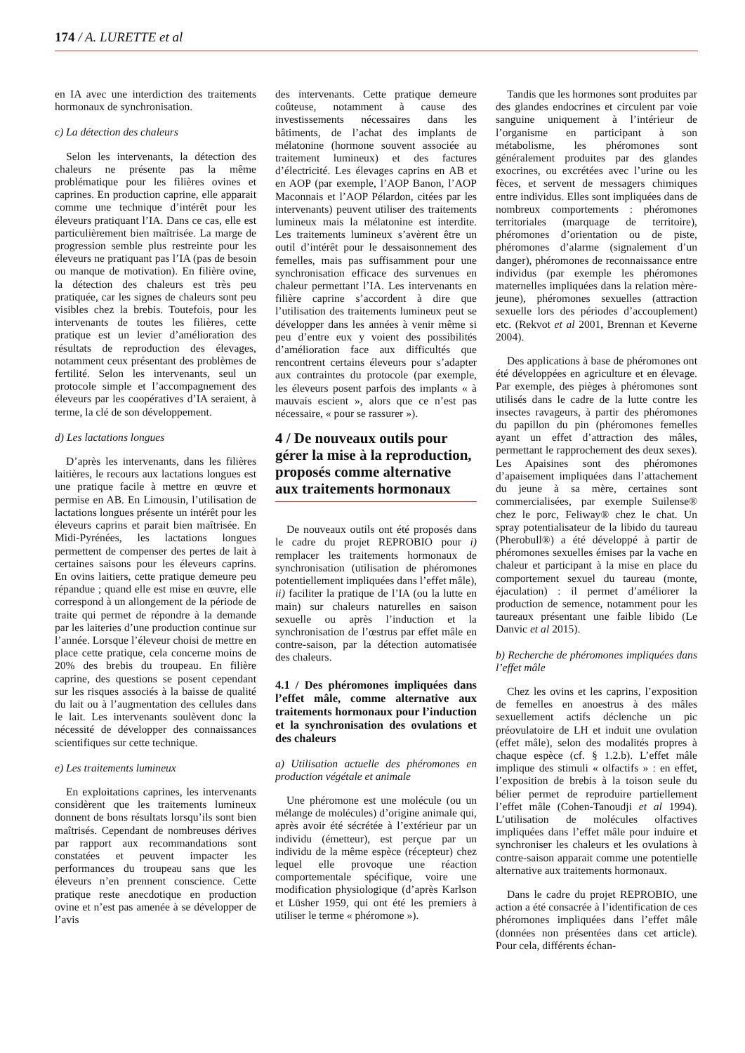174 / A. LURETTE et al
en IA avec une interdiction des traitements hormonaux de synchronisation.
c) La détection des chaleurs
Selon les intervenants, la détection des chaleurs ne présente pas la même problématique pour les filières ovines et caprines. En production caprine, elle apparait comme une technique d’intérêt pour les éleveurs pratiquant l’IA. Dans ce cas, elle est particulièrement bien maîtrisée. La marge de progression semble plus restreinte pour les éleveurs ne pratiquant pas l’IA (pas de besoin ou manque de motivation). En filière ovine, la détection des chaleurs est très peu pratiquée, car les signes de chaleurs sont peu visibles chez la brebis. Toutefois, pour les intervenants de toutes les filières, cette pratique est un levier d’amélioration des résultats de reproduction des élevages, notamment ceux présentant des problèmes de fertilité. Selon les intervenants, seul un protocole simple et l’accompagnement des éleveurs par les coopératives d’IA seraient, à terme, la clé de son développement.
d) Les lactations longues
D’après les intervenants, dans les filières laitières, le recours aux lactations longues est une pratique facile à mettre en œuvre et permise en AB. En Limousin, l’utilisation de lactations longues présente un intérêt pour les éleveurs caprins et parait bien maîtrisée. En Midi-Pyrénées, les lactations longues permettent de compenser des pertes de lait à certaines saisons pour les éleveurs caprins. En ovins laitiers, cette pratique demeure peu répandue ; quand elle est mise en œuvre, elle correspond à un allongement de la période de traite qui permet de répondre à la demande par les laiteries d’une production continue sur l’année. Lorsque l’éleveur choisi de mettre en place cette pratique, cela concerne moins de 20% des brebis du troupeau. En filière caprine, des questions se posent cependant sur les risques associés à la baisse de qualité du lait ou à l’augmentation des cellules dans le lait. Les intervenants soulèvent donc la nécessité de développer des connaissances scientifiques sur cette technique.
e) Les traitements lumineux
En exploitations caprines, les intervenants considèrent que les traitements lumineux donnent de bons résultats lorsqu’ils sont bien maîtrisés. Cependant de nombreuses dérives par rapport aux recommandations sont constatées et peuvent impacter les performances du troupeau sans que les éleveurs n’en prennent conscience. Cette pratique reste anecdotique en production ovine et n’est pas amenée à se développer de l’avis
des intervenants. Cette pratique demeure coûteuse, notamment à cause des investissements nécessaires dans les bâtiments, de l’achat des implants de mélatonine (hormone souvent associée au traitement lumineux) et des factures d’électricité. Les élevages caprins en AB et en AOP (par exemple, l’AOP Banon, l’AOP Maconnais et l’AOP Pélardon, citées par les intervenants) peuvent utiliser des traitements lumineux mais la mélatonine est interdite. Les traitements lumineux s’avèrent être un outil d’intérêt pour le dessaisonnement des femelles, mais pas suffisamment pour une synchronisation efficace des survenues en chaleur permettant l’IA. Les intervenants en filière caprine s’accordent à dire que l’utilisation des traitements lumineux peut se développer dans les années à venir même si peu d’entre eux y voient des possibilités d’amélioration face aux difficultés que rencontrent certains éleveurs pour s’adapter aux contraintes du protocole (par exemple, les éleveurs posent parfois des implants « à mauvais escient », alors que ce n’est pas nécessaire, « pour se rassurer »).
4 / De nouveaux outils pour gérer la mise à la reproduction, proposés comme alternative aux traitements hormonaux
De nouveaux outils ont été proposés dans le cadre du projet REPROBIO pour i) remplacer les traitements hormonaux de synchronisation (utilisation de phéromones potentiellement impliquées dans l’effet mâle), ii) faciliter la pratique de l’IA (ou la lutte en main) sur chaleurs naturelles en saison sexuelle ou après l’induction et la synchronisation de l’œstrus par effet mâle en contre-saison, par la détection automatisée des chaleurs.
4.1 / Des phéromones impliquées dans l’effet mâle, comme alternative aux traitements hormonaux pour l’induction et la synchronisation des ovulations et des chaleurs
a) Utilisation actuelle des phéromones en production végétale et animale
Une phéromone est une molécule (ou un mélange de molécules) d’origine animale qui, après avoir été sécrétée à l’extérieur par un individu (émetteur), est perçue par un individu de la même espèce (récepteur) chez lequel elle provoque une réaction comportementale spécifique, voire une modification physiologique (d’après Karlson et Lüsher 1959, qui ont été les premiers à utiliser le terme « phéromone »).
Tandis que les hormones sont produites par des glandes endocrines et circulent par voie sanguine uniquement à l’intérieur de l’organisme en participant à son métabolisme, les phéromones sont généralement produites par des glandes exocrines, ou excrétées avec l’urine ou les fèces, et servent de messagers chimiques entre individus. Elles sont impliquées dans de nombreux comportements : phéromones territoriales (marquage de territoire), phéromones d’orientation ou de piste, phéromones d’alarme (signalement d’un danger), phéromones de reconnaissance entre individus (par exemple les phéromones maternelles impliquées dans la relation mère-jeune), phéromones sexuelles (attraction sexuelle lors des périodes d’accouplement) etc. (Rekvot et al 2001, Brennan et Keverne 2004).
Des applications à base de phéromones ont été développées en agriculture et en élevage. Par exemple, des pièges à phéromones sont utilisés dans le cadre de la lutte contre les insectes ravageurs, à partir des phéromones du papillon du pin (phéromones femelles ayant un effet d’attraction des mâles, permettant le rapprochement des deux sexes). Les Apaisines sont des phéromones d’apaisement impliquées dans l’attachement du jeune à sa mère, certaines sont commercialisées, par exemple Suilense® chez le porc, Feliway® chez le chat. Un spray potentialisateur de la libido du taureau (Pherobull®) a été développé à partir de phéromones sexuelles émises par la vache en chaleur et participant à la mise en place du comportement sexuel du taureau (monte, éjaculation) : il permet d’améliorer la production de semence, notamment pour les taureaux présentant une faible libido (Le Danvic et al 2015).
b) Recherche de phéromones impliquées dans l’effet mâle
Chez les ovins et les caprins, l’exposition de femelles en anoestrus à des mâles sexuellement actifs déclenche un pic préovulatoire de LH et induit une ovulation (effet mâle), selon des modalités propres à chaque espèce (cf. § 1.2.b). L’effet mâle implique des stimuli « olfactifs » : en effet, l’exposition de brebis à la toison seule du bélier permet de reproduire partiellement l’effet mâle (Cohen-Tanoudji et al 1994). L’utilisation de molécules olfactives impliquées dans l’effet mâle pour induire et synchroniser les chaleurs et les ovulations à contre-saison apparait comme une potentielle alternative aux traitements hormonaux.
Dans le cadre du projet REPROBIO, une action a été consacrée à l’identification de ces phéromones impliquées dans l’effet mâle (données non présentées dans cet article). Pour cela, différents échan-